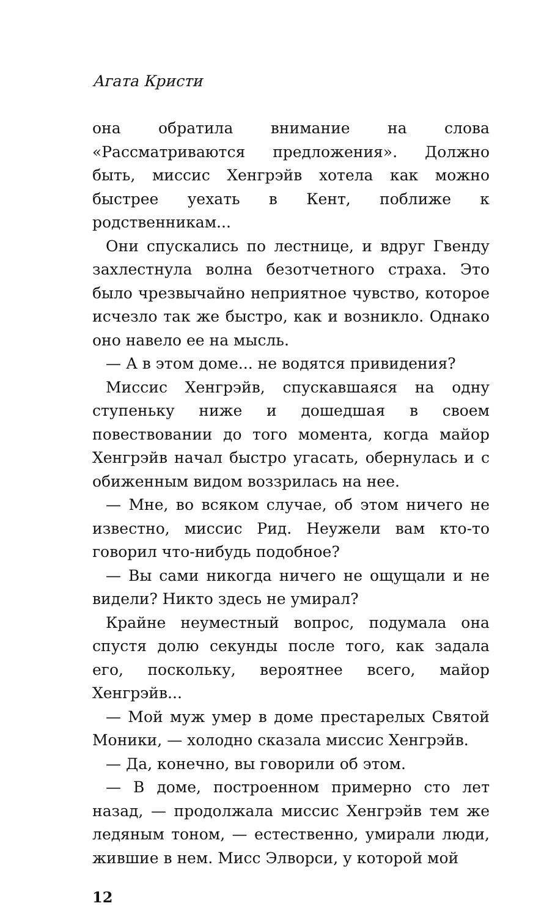Агата Кристи
она обратила внимание на слова «Рассматриваются предложения». Должно быть, миссис Хенгрэйв хотела как можно быстрее уехать в Кент, поближе к родственникам...
Они спускались по лестнице, и вдруг Гвенду захлестнула волна безотчетного страха. Это было чрезвычайно неприятное чувство, которое исчезло так же быстро, как и возникло. Однако оно навело ее на мысль.
— А в этом доме... не водятся привидения?
Миссис Хенгрэйв, спускавшаяся на одну ступеньку ниже и дошедшая в своем повествовании до того момента, когда майор Хенгрэйв начал быстро угасать, обернулась и с обиженным видом воззрилась на нее.
— Мне, во всяком случае, об этом ничего не известно, миссис Рид. Неужели вам кто-то говорил что-нибудь подобное?
— Вы сами никогда ничего не ощущали и не видели? Никто здесь не умирал?
Крайне неуместный вопрос, подумала она спустя долю секунды после того, как задала его, поскольку, вероятнее всего, майор Хенгрэйв...
— Мой муж умер в доме престарелых Святой Моники, — холодно сказала миссис Хенгрэйв.
— Да, конечно, вы говорили об этом.
— В доме, построенном примерно сто лет назад, — продолжала миссис Хенгрэйв тем же ледяным тоном, — естественно, умирали люди, жившие в нем. Мисс Элворси, у которой мой
12